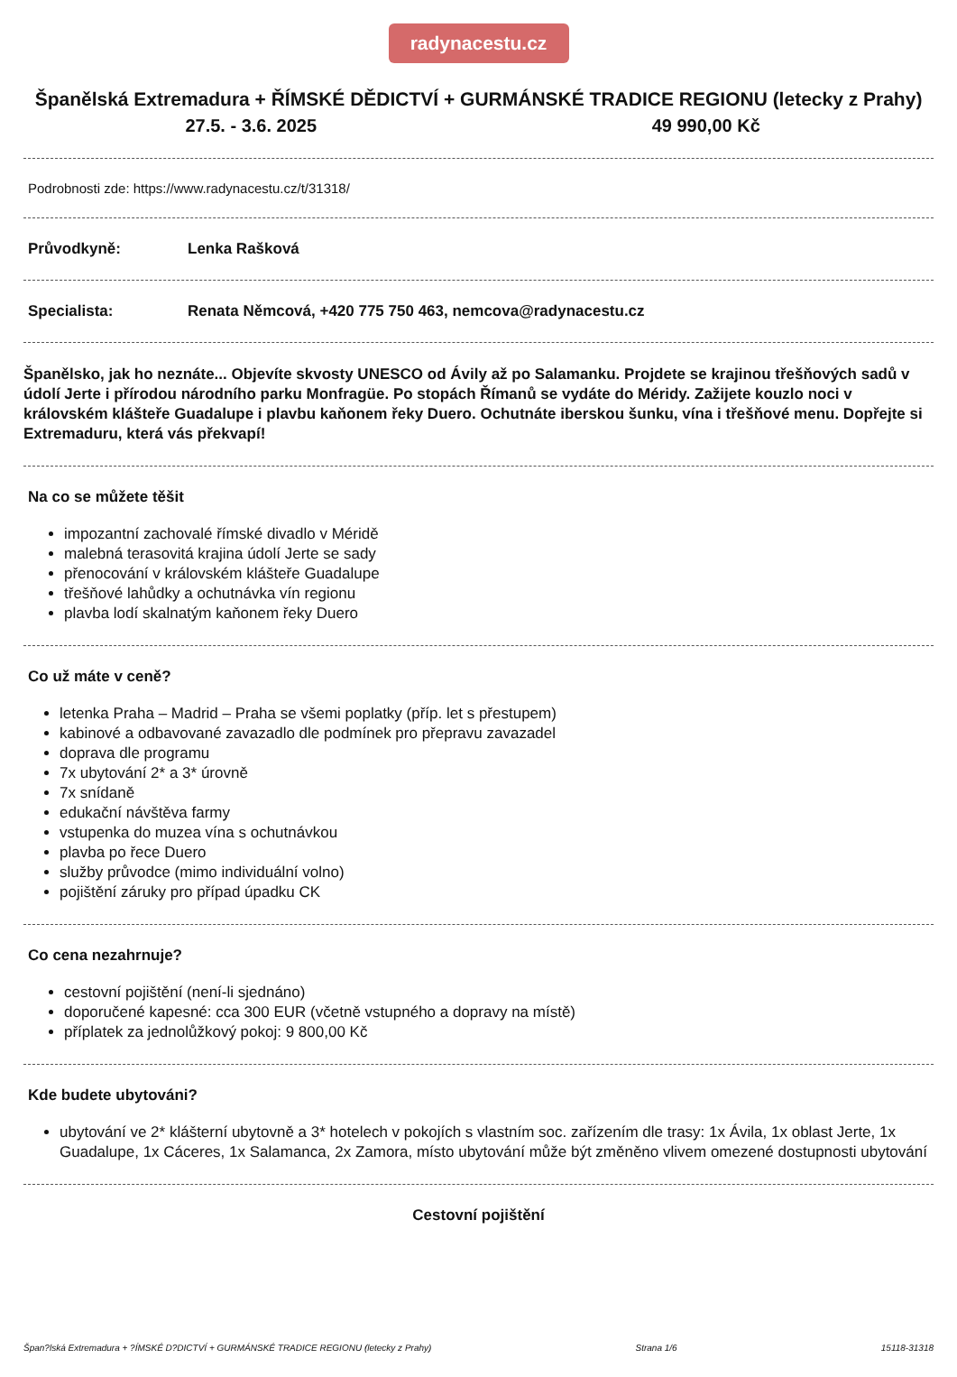radynacestu.cz
Španělská Extremadura + ŘÍMSKÉ DĚDICTVÍ + GURMÁNSKÉ TRADICE REGIONU (letecky z Prahy)
27.5. - 3.6. 2025 49 990,00 Kč
Podrobnosti zde: https://www.radynacestu.cz/t/31318/
Průvodkyně: Lenka Rašková
Specialista: Renata Němcová, +420 775 750 463, nemcova@radynacestu.cz
Španělsko, jak ho neznáte... Objevíte skvosty UNESCO od Ávily až po Salamanku. Projdete se krajinou třešňových sadů v údolí Jerte i přírodou národního parku Monfragüe. Po stopách Římanů se vydáte do Méridy. Zažijete kouzlo noci v královském klášteře Guadalupe i plavbu kaňonem řeky Duero. Ochutnáte iberskou šunku, vína i třešňové menu. Dopřejte si Extremaduru, která vás překvapí!
Na co se můžete těšit
impozantní zachovalé římské divadlo v Méridě
malebná terasovitá krajina údolí Jerte se sady
přenocování v královském klášteře Guadalupe
třešňové lahůdky a ochutnávka vín regionu
plavba lodí skalnatým kaňonem řeky Duero
Co už máte v ceně?
letenka Praha – Madrid – Praha se všemi poplatky (příp. let s přestupem)
kabinové a odbavované zavazadlo dle podmínek pro přepravu zavazadel
doprava dle programu
7x ubytování 2* a 3* úrovně
7x snídaně
edukační návštěva farmy
vstupenka do muzea vína s ochutnávkou
plavba po řece Duero
služby průvodce (mimo individuální volno)
pojištění záruky pro případ úpadku CK
Co cena nezahrnuje?
cestovní pojištění (není-li sjednáno)
doporučené kapesné: cca 300 EUR (včetně vstupného a dopravy na místě)
příplatek za jednolůžkový pokoj: 9 800,00 Kč
Kde budete ubytováni?
ubytování ve 2* klášterní ubytovně a 3* hotelech v pokojích s vlastním soc. zařízením dle trasy: 1x Ávila, 1x oblast Jerte, 1x Guadalupe, 1x Cáceres, 1x Salamanca, 2x Zamora, místo ubytování může být změněno vlivem omezené dostupnosti ubytování
Cestovní pojištění
Špan?lská Extremadura + ?ÍMSKÉ D?DICTVÍ + GURMÁNSKÉ TRADICE REGIONU (letecky z Prahy) Strana 1/6 15118-31318